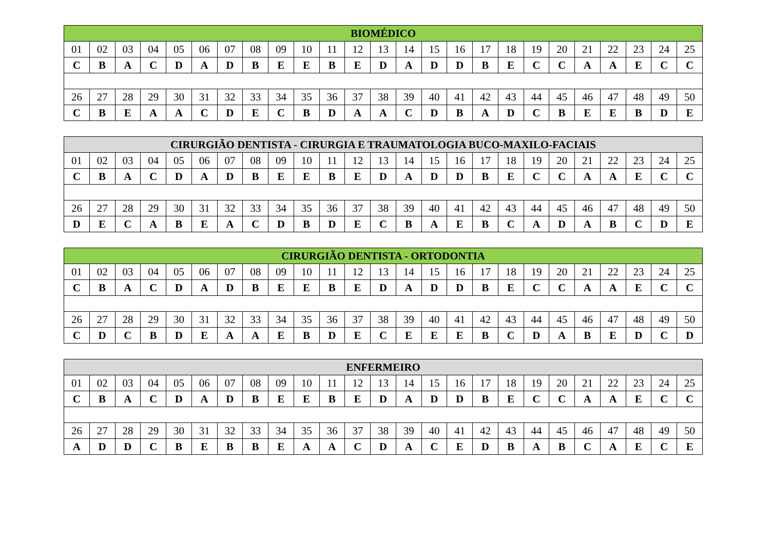| BIOMÉDICO | | | | | | | | | | | | | | | | | | | | | | | | |
| --- | --- | --- | --- | --- | --- | --- | --- | --- | --- | --- | --- | --- | --- | --- | --- | --- | --- | --- | --- | --- | --- | --- | --- | --- |
| 01 | 02 | 03 | 04 | 05 | 06 | 07 | 08 | 09 | 10 | 11 | 12 | 13 | 14 | 15 | 16 | 17 | 18 | 19 | 20 | 21 | 22 | 23 | 24 | 25 |
| C | B | A | C | D | A | D | B | E | E | B | E | D | A | D | D | B | E | C | C | A | A | E | C | C |
| 26 | 27 | 28 | 29 | 30 | 31 | 32 | 33 | 34 | 35 | 36 | 37 | 38 | 39 | 40 | 41 | 42 | 43 | 44 | 45 | 46 | 47 | 48 | 49 | 50 |
| C | B | E | A | A | C | D | E | C | B | D | A | A | C | D | B | A | D | C | B | E | E | B | D | E |
| CIRURGIÃO DENTISTA - CIRURGIA E TRAUMATOLOGIA BUCO-MAXILO-FACIAIS | | | | | | | | | | | | | | | | | | | | | | | | |
| --- | --- | --- | --- | --- | --- | --- | --- | --- | --- | --- | --- | --- | --- | --- | --- | --- | --- | --- | --- | --- | --- | --- | --- | --- |
| 01 | 02 | 03 | 04 | 05 | 06 | 07 | 08 | 09 | 10 | 11 | 12 | 13 | 14 | 15 | 16 | 17 | 18 | 19 | 20 | 21 | 22 | 23 | 24 | 25 |
| C | B | A | C | D | A | D | B | E | E | B | E | D | A | D | D | B | E | C | C | A | A | E | C | C |
| 26 | 27 | 28 | 29 | 30 | 31 | 32 | 33 | 34 | 35 | 36 | 37 | 38 | 39 | 40 | 41 | 42 | 43 | 44 | 45 | 46 | 47 | 48 | 49 | 50 |
| D | E | C | A | B | E | A | C | D | B | D | E | C | B | A | E | B | C | A | D | A | B | C | D | E |
| CIRURGIÃO DENTISTA - ORTODONTIA | | | | | | | | | | | | | | | | | | | | | | | | |
| --- | --- | --- | --- | --- | --- | --- | --- | --- | --- | --- | --- | --- | --- | --- | --- | --- | --- | --- | --- | --- | --- | --- | --- | --- |
| 01 | 02 | 03 | 04 | 05 | 06 | 07 | 08 | 09 | 10 | 11 | 12 | 13 | 14 | 15 | 16 | 17 | 18 | 19 | 20 | 21 | 22 | 23 | 24 | 25 |
| C | B | A | C | D | A | D | B | E | E | B | E | D | A | D | D | B | E | C | C | A | A | E | C | C |
| 26 | 27 | 28 | 29 | 30 | 31 | 32 | 33 | 34 | 35 | 36 | 37 | 38 | 39 | 40 | 41 | 42 | 43 | 44 | 45 | 46 | 47 | 48 | 49 | 50 |
| C | D | C | B | D | E | A | A | E | B | D | E | C | E | E | E | B | C | D | A | B | E | D | C | D |
| ENFERMEIRO | | | | | | | | | | | | | | | | | | | | | | | | |
| --- | --- | --- | --- | --- | --- | --- | --- | --- | --- | --- | --- | --- | --- | --- | --- | --- | --- | --- | --- | --- | --- | --- | --- | --- |
| 01 | 02 | 03 | 04 | 05 | 06 | 07 | 08 | 09 | 10 | 11 | 12 | 13 | 14 | 15 | 16 | 17 | 18 | 19 | 20 | 21 | 22 | 23 | 24 | 25 |
| C | B | A | C | D | A | D | B | E | E | B | E | D | A | D | D | B | E | C | C | A | A | E | C | C |
| 26 | 27 | 28 | 29 | 30 | 31 | 32 | 33 | 34 | 35 | 36 | 37 | 38 | 39 | 40 | 41 | 42 | 43 | 44 | 45 | 46 | 47 | 48 | 49 | 50 |
| A | D | D | C | B | E | B | B | E | A | A | C | D | A | C | E | D | B | A | B | C | A | E | C | E |